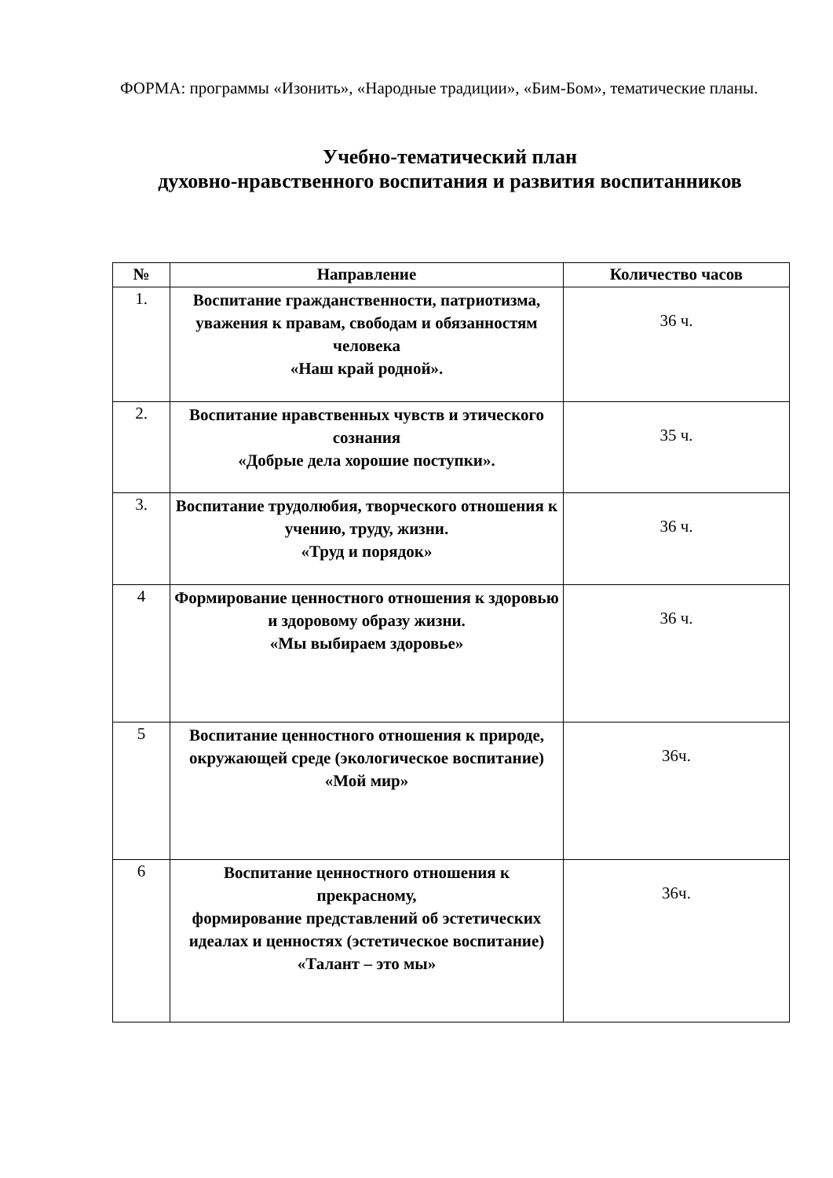ФОРМА: программы «Изонить», «Народные традиции», «Бим-Бом», тематические планы.
Учебно-тематический план
духовно-нравственного воспитания и развития воспитанников
| № | Направление | Количество часов |
| --- | --- | --- |
| 1. | Воспитание гражданственности, патриотизма, уважения к правам, свободам и обязанностям человека «Наш край родной». | 36 ч. |
| 2. | Воспитание нравственных чувств и этического сознания «Добрые дела хорошие поступки». | 35 ч. |
| 3. | Воспитание трудолюбия, творческого отношения к учению, труду, жизни. «Труд и порядок» | 36 ч. |
| 4 | Формирование ценностного отношения к здоровью и здоровому образу жизни. «Мы выбираем здоровье» | 36 ч. |
| 5 | Воспитание ценностного отношения к природе, окружающей среде (экологическое воспитание) «Мой мир» | 36ч. |
| 6 | Воспитание ценностного отношения к прекрасному, формирование представлений об эстетических идеалах и ценностях (эстетическое воспитание) «Талант – это мы» | 36ч. |